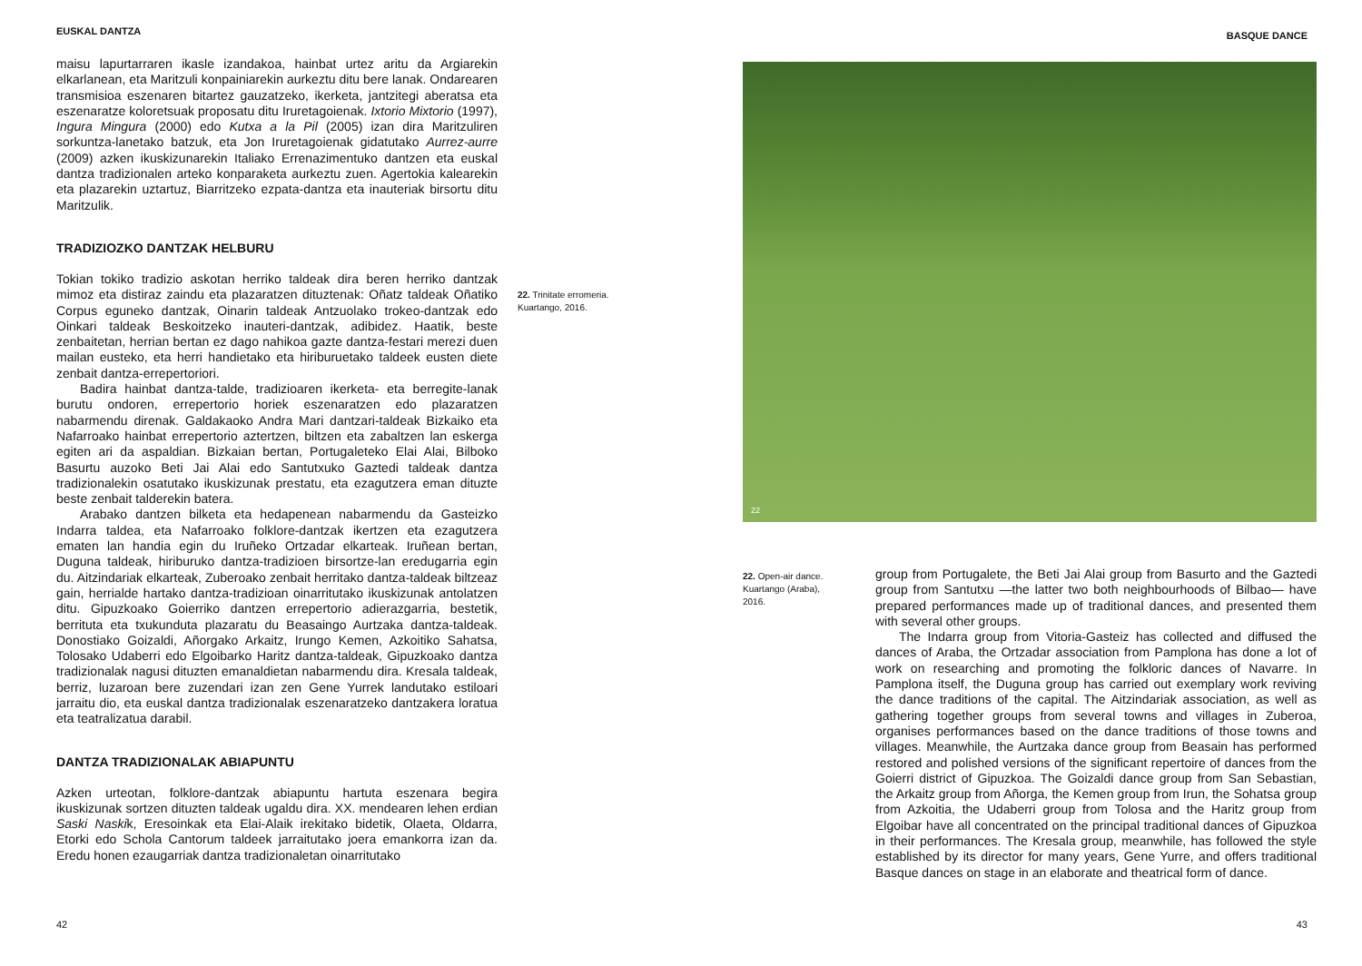EUSKAL DANTZA
maisu lapurtarraren ikasle izandakoa, hainbat urtez aritu da Argiarekin elkarlanean, eta Maritzuli konpainiarekin aurkeztu ditu bere lanak. Ondarearen transmisioa eszenaren bitartez gauzatzeko, ikerketa, jantzitegi aberatsa eta eszenaratze koloretsuak proposatu ditu Iruretagoienak. Ixtorio Mixtorio (1997), Ingura Mingura (2000) edo Kutxa a la Pil (2005) izan dira Maritzuliren sorkuntza-lanetako batzuk, eta Jon Iruretagoienak gidatutako Aurrez-aurre (2009) azken ikuskizunarekin Italiako Errenazimentuko dantzen eta euskal dantza tradizionalen arteko konparaketa aurkeztu zuen. Agertokia kalearekin eta plazarekin uztartuz, Biarritzeko ezpata-dantza eta inauteriak birsortu ditu Maritzulik.
TRADIZIOZKO DANTZAK HELBURU
Tokian tokiko tradizio askotan herriko taldeak dira beren herriko dantzak mimoz eta distiraz zaindu eta plazaratzen dituztenak: Oñatz taldeak Oñatiko Corpus eguneko dantzak, Oinarin taldeak Antzuolako trokeo-dantzak edo Oinkari taldeak Beskoitzeko inauteri-dantzak, adibidez. Haatik, beste zenbaitetan, herrian bertan ez dago nahikoa gazte dantza-festari merezi duen mailan eusteko, eta herri handietako eta hiriburuetako taldeek eusten diete zenbait dantza-errepertoriori.
Badira hainbat dantza-talde, tradizioaren ikerketa- eta berregite-lanak burutu ondoren, errepertorio horiek eszenaratzen edo plazaratzen nabarmendu direnak. Galdakaoko Andra Mari dantzari-taldeak Bizkaiko eta Nafarroako hainbat errepertorio aztertzen, biltzen eta zabaltzen lan eskerga egiten ari da aspaldian. Bizkaian bertan, Portugaleteko Elai Alai, Bilboko Basurtu auzoko Beti Jai Alai edo Santutxuko Gaztedi taldeak dantza tradizionalekin osatutako ikuskizunak prestatu, eta ezagutzera eman dituzte beste zenbait talderekin batera.
Arabako dantzen bilketa eta hedapenean nabarmendu da Gasteizko Indarra taldea, eta Nafarroako folklore-dantzak ikertzen eta ezagutzera ematen lan handia egin du Iruñeko Ortzadar elkarteak. Iruñean bertan, Duguna taldeak, hiriburuko dantza-tradizioen birsortze-lan eredugarria egin du. Aitzindariak elkarteak, Zuberoako zenbait herritako dantza-taldeak biltzeaz gain, herrialde hartako dantza-tradizioan oinarritutako ikuskizunak antolatzen ditu. Gipuzkoako Goierriko dantzen errepertorio adierazgarria, bestetik, berrituta eta txukunduta plazaratu du Beasaingo Aurtzaka dantza-taldeak. Donostiako Goizaldi, Añorgako Arkaitz, Irungo Kemen, Azkoitiko Sahatsa, Tolosako Udaberri edo Elgoibarko Haritz dantza-taldeak, Gipuzkoako dantza tradizionalak nagusi dituzten emanaldietan nabarmendu dira. Kresala taldeak, berriz, luzaroan bere zuzendari izan zen Gene Yurrek landutako estiloari jarraitu dio, eta euskal dantza tradizionalak eszenaratzeko dantzakera loratua eta teatralizatua darabil.
DANTZA TRADIZIONALAK ABIAPUNTU
Azken urteotan, folklore-dantzak abiapuntu hartuta eszenara begira ikuskizunak sortzen dituzten taldeak ugaldu dira. XX. mendearen lehen erdian Saski Naskik, Eresoinkak eta Elai-Alaik irekitako bidetik, Olaeta, Oldarra, Etorki edo Schola Cantorum taldeek jarraitutako joera emankorra izan da. Eredu honen ezaugarriak dantza tradizionaletan oinarritutako
22. Trinitate erromeria. Kuartango, 2016.
42
BASQUE DANCE
22
22. Open-air dance. Kuartango (Araba), 2016.
group from Portugalete, the Beti Jai Alai group from Basurto and the Gaztedi group from Santutxu —the latter two both neighbourhoods of Bilbao— have prepared performances made up of traditional dances, and presented them with several other groups.
The Indarra group from Vitoria-Gasteiz has collected and diffused the dances of Araba, the Ortzadar association from Pamplona has done a lot of work on researching and promoting the folkloric dances of Navarre. In Pamplona itself, the Duguna group has carried out exemplary work reviving the dance traditions of the capital. The Aitzindariak association, as well as gathering together groups from several towns and villages in Zuberoa, organises performances based on the dance traditions of those towns and villages. Meanwhile, the Aurtzaka dance group from Beasain has performed restored and polished versions of the significant repertoire of dances from the Goierri district of Gipuzkoa. The Goizaldi dance group from San Sebastian, the Arkaitz group from Añorga, the Kemen group from Irun, the Sohatsa group from Azkoitia, the Udaberri group from Tolosa and the Haritz group from Elgoibar have all concentrated on the principal traditional dances of Gipuzkoa in their performances. The Kresala group, meanwhile, has followed the style established by its director for many years, Gene Yurre, and offers traditional Basque dances on stage in an elaborate and theatrical form of dance.
43